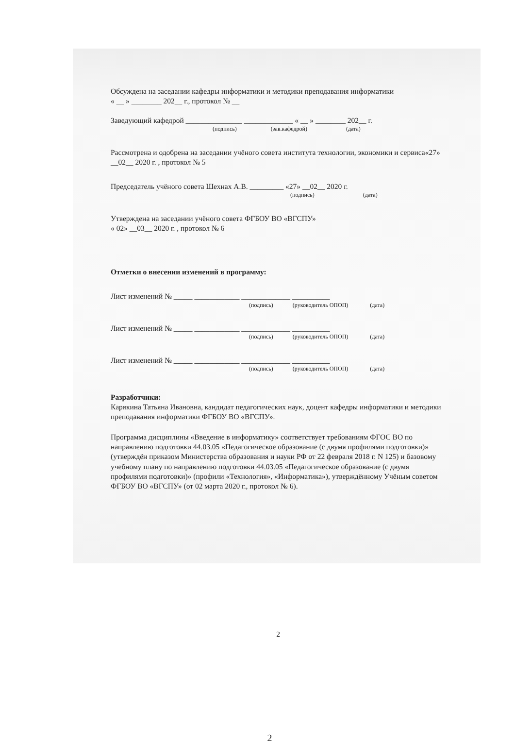Обсуждена на заседании кафедры информатики и методики преподавания информатики
« __ » ________ 202__ г., протокол № __
Заведующий кафедрой _______________ _____________ « __ » ________ 202__ г.
(подпись) (зав.кафедрой) (дата)
Рассмотрена и одобрена на заседании учёного совета института технологии, экономики и сервиса«27» __02__ 2020 г. , протокол № 5
Председатель учёного совета Шехнах А.В. _________ «27» __02__ 2020 г.
(подпись) (дата)
Утверждена на заседании учёного совета ФГБОУ ВО «ВГСПУ»
« 02» __03__ 2020 г. , протокол № 6
Отметки о внесении изменений в программу:
Лист изменений № _____ ____________ _____________ __________
(подпись) (руководитель ОПОП) (дата)
Лист изменений № _____ ____________ _____________ __________
(подпись) (руководитель ОПОП) (дата)
Лист изменений № _____ ____________ _____________ __________
(подпись) (руководитель ОПОП) (дата)
Разработчики:
Карякина Татьяна Ивановна, кандидат педагогических наук, доцент кафедры информатики и методики преподавания информатики ФГБОУ ВО «ВГСПУ».
Программа дисциплины «Введение в информатику» соответствует требованиям ФГОС ВО по направлению подготовки 44.03.05 «Педагогическое образование (с двумя профилями подготовки)» (утверждён приказом Министерства образования и науки РФ от 22 февраля 2018 г. N 125) и базовому учебному плану по направлению подготовки 44.03.05 «Педагогическое образование (с двумя профилями подготовки)» (профили «Технология», «Информатика»), утверждённому Учёным советом ФГБОУ ВО «ВГСПУ» (от 02 марта 2020 г., протокол № 6).
2
2